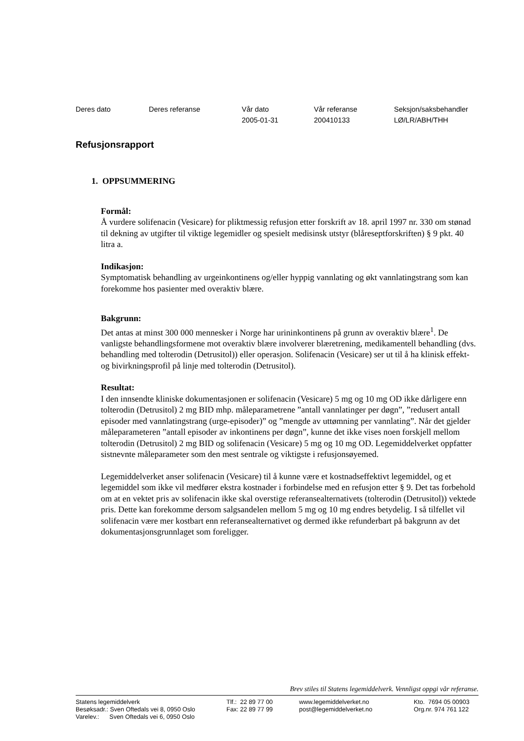| Deres dato | Deres referanse | Vår dato | Vår referanse | Seksjon/saksbehandler |
| | | 2005-01-31 | 200410133 | LØ/LR/ABH/THH |
Refusjonsrapport
1. OPPSUMMERING
Formål:
Å vurdere solifenacin (Vesicare) for pliktmessig refusjon etter forskrift av 18. april 1997 nr. 330 om stønad til dekning av utgifter til viktige legemidler og spesielt medisinsk utstyr (blåreseptforskriften) § 9 pkt. 40 litra a.
Indikasjon:
Symptomatisk behandling av urgeinkontinens og/eller hyppig vannlating og økt vannlatingstrang som kan forekomme hos pasienter med overaktiv blære.
Bakgrunn:
Det antas at minst 300 000 mennesker i Norge har urininkontinens på grunn av overaktiv blære<sup>1</sup>. De vanligste behandlingsformene mot overaktiv blære involverer blæretrening, medikamentell behandling (dvs. behandling med tolterodin (Detrusitol)) eller operasjon. Solifenacin (Vesicare) ser ut til å ha klinisk effekt- og bivirkningsprofil på linje med tolterodin (Detrusitol).
Resultat:
I den innsendte kliniske dokumentasjonen er solifenacin (Vesicare) 5 mg og 10 mg OD ikke dårligere enn tolterodin (Detrusitol) 2 mg BID mhp. måleparametrene ”antall vannlatinger per døgn”, ”redusert antall episoder med vannlatingstrang (urge-episoder)” og ”mengde av uttømning per vannlating”. Når det gjelder måleparameteren ”antall episoder av inkontinens per døgn”, kunne det ikke vises noen forskjell mellom tolterodin (Detrusitol) 2 mg BID og solifenacin (Vesicare) 5 mg og 10 mg OD. Legemiddelverket oppfatter sistnevnte måleparameter som den mest sentrale og viktigste i refusjonsøyemed.
Legemiddelverket anser solifenacin (Vesicare) til å kunne være et kostnadseffektivt legemiddel, og et legemiddel som ikke vil medfører ekstra kostnader i forbindelse med en refusjon etter § 9. Det tas forbehold om at en vektet pris av solifenacin ikke skal overstige referansealternativets (tolterodin (Detrusitol)) vektede pris. Dette kan forekomme dersom salgsandelen mellom 5 mg og 10 mg endres betydelig. I så tilfellet vil solifenacin være mer kostbart enn referansealternativet og dermed ikke refunderbart på bakgrunn av det dokumentasjonsgrunnlaget som foreligger.
Brev stiles til Statens legemiddelverk. Vennligst oppgi vår referanse.
| Statens legemiddelverk Besøksadr.: Sven Oftedals vei 8, 0950 Oslo Varelev.: Sven Oftedals vei 6, 0950 Oslo | Tlf.: 22 89 77 00 Fax: 22 89 77 99 | www.legemiddelverket.no post@legemiddelverket.no | Kto. 7694 05 00903 Org.nr. 974 761 122 |